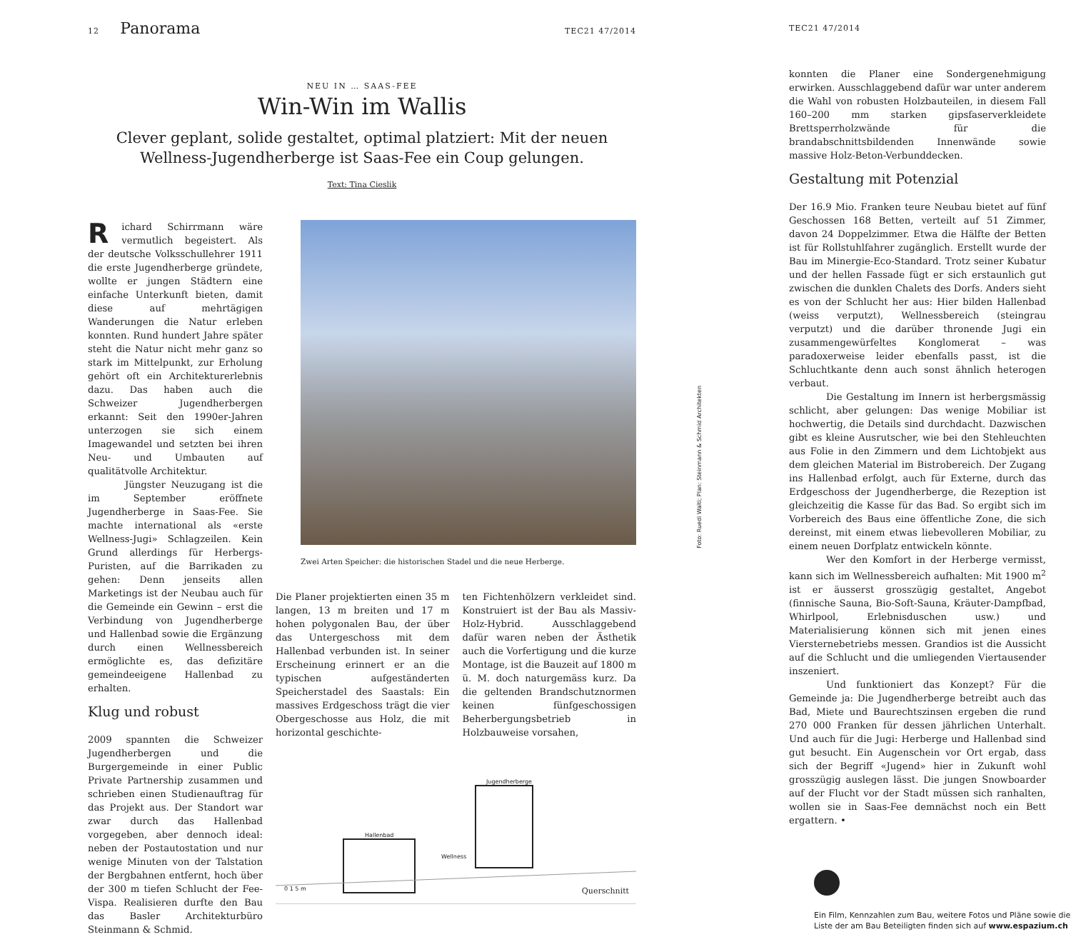12 Panorama TEC21 47/2014
NEU IN … SAAS-FEE
Win-Win im Wallis
Clever geplant, solide gestaltet, optimal platziert: Mit der neuen Wellness-Jugendherberge ist Saas-Fee ein Coup gelungen.
Text: Tina Cieslik
Richard Schirrmann wäre vermutlich begeistert. Als der deutsche Volksschullehrer 1911 die erste Jugendherberge gründete, wollte er jungen Städtern eine einfache Unterkunft bieten, damit diese auf mehrtägigen Wanderungen die Natur erleben konnten. Rund hundert Jahre später steht die Natur nicht mehr ganz so stark im Mittelpunkt, zur Erholung gehört oft ein Architekturerlebnis dazu. Das haben auch die Schweizer Jugendherbergen erkannt: Seit den 1990er-Jahren unterzogen sie sich einem Imagewandel und setzten bei ihren Neu- und Umbauten auf qualitätvolle Architektur.
Jüngster Neuzugang ist die im September eröffnete Jugendherberge in Saas-Fee. Sie machte international als «erste Wellness-Jugi» Schlagzeilen. Kein Grund allerdings für Herbergs-Puristen, auf die Barrikaden zu gehen: Denn jenseits allen Marketings ist der Neubau auch für die Gemeinde ein Gewinn – erst die Verbindung von Jugendherberge und Hallenbad sowie die Ergänzung durch einen Wellnessbereich ermöglichte es, das defizitäre gemeindeeigene Hallenbad zu erhalten.
Klug und robust
2009 spannten die Schweizer Jugendherbergen und die Burgergemeinde in einer Public Private Partnership zusammen und schrieben einen Studienauftrag für das Projekt aus. Der Standort war zwar durch das Hallenbad vorgegeben, aber dennoch ideal: neben der Postautostation und nur wenige Minuten von der Talstation der Bergbahnen entfernt, hoch über der 300 m tiefen Schlucht der Fee-Vispa. Realisieren durfte den Bau das Basler Architekturbüro Steinmann & Schmid.
Zwei Arten Speicher: die historischen Stadel und die neue Herberge.
Die Planer projektierten einen 35 m langen, 13 m breiten und 17 m hohen polygonalen Bau, der über das Untergeschoss mit dem Hallenbad verbunden ist. In seiner Erscheinung erinnert er an die typischen aufgeständerten Speicherstadel des Saastals: Ein massives Erdgeschoss trägt die vier Obergeschosse aus Holz, die mit horizontal geschichte-
ten Fichtenhölzern verkleidet sind. Konstruiert ist der Bau als Massiv-Holz-Hybrid. Ausschlaggebend dafür waren neben der Ästhetik auch die Vorfertigung und die kurze Montage, ist die Bauzeit auf 1800 m ü. M. doch naturgemäss kurz. Da die geltenden Brandschutznormen keinen fünfgeschossigen Beherbergungsbetrieb in Holzbauweise vorsahen,
Jugendherberge
Hallenbad
Wellness
0 1 5 m Querschnitt
Foto: Ruedi Walti; Plan: Steinmann & Schmid Architekten
TEC21 47/2014
konnten die Planer eine Sondergenehmigung erwirken. Ausschlaggebend dafür war unter anderem die Wahl von robusten Holzbauteilen, in diesem Fall 160–200 mm starken gipsfaserverkleidete Brettsperrholzwände für die brandabschnittsbildenden Innenwände sowie massive Holz-Beton-Verbunddecken.
Gestaltung mit Potenzial
Der 16.9 Mio. Franken teure Neubau bietet auf fünf Geschossen 168 Betten, verteilt auf 51 Zimmer, davon 24 Doppelzimmer. Etwa die Hälfte der Betten ist für Rollstuhlfahrer zugänglich. Erstellt wurde der Bau im Minergie-Eco-Standard. Trotz seiner Kubatur und der hellen Fassade fügt er sich erstaunlich gut zwischen die dunklen Chalets des Dorfs. Anders sieht es von der Schlucht her aus: Hier bilden Hallenbad (weiss verputzt), Wellnessbereich (steingrau verputzt) und die darüber thronende Jugi ein zusammengewürfeltes Konglomerat – was paradoxerweise leider ebenfalls passt, ist die Schluchtkante denn auch sonst ähnlich heterogen verbaut.
Die Gestaltung im Innern ist herbergsmässig schlicht, aber gelungen: Das wenige Mobiliar ist hochwertig, die Details sind durchdacht. Dazwischen gibt es kleine Ausrutscher, wie bei den Stehleuchten aus Folie in den Zimmern und dem Lichtobjekt aus dem gleichen Material im Bistrobereich. Der Zugang ins Hallenbad erfolgt, auch für Externe, durch das Erdgeschoss der Jugendherberge, die Rezeption ist gleichzeitig die Kasse für das Bad. So ergibt sich im Vorbereich des Baus eine öffentliche Zone, die sich dereinst, mit einem etwas liebevolleren Mobiliar, zu einem neuen Dorfplatz entwickeln könnte.
Wer den Komfort in der Herberge vermisst, kann sich im Wellnessbereich aufhalten: Mit 1900 m<sup>2</sup> ist er äusserst grosszügig gestaltet, Angebot (finnische Sauna, Bio-Soft-Sauna, Kräuter-Dampfbad, Whirlpool, Erlebnisduschen usw.) und Materialisierung können sich mit jenen eines Viersternebetriebs messen. Grandios ist die Aussicht auf die Schlucht und die umliegenden Viertausender inszeniert.
Und funktioniert das Konzept? Für die Gemeinde ja: Die Jugendherberge betreibt auch das Bad, Miete und Baurechtszinsen ergeben die rund 270 000 Franken für dessen jährlichen Unterhalt. Und auch für die Jugi: Herberge und Hallenbad sind gut besucht. Ein Augenschein vor Ort ergab, dass sich der Begriff «Jugend» hier in Zukunft wohl grosszügig auslegen lässt. Die jungen Snowboarder auf der Flucht vor der Stadt müssen sich ranhalten, wollen sie in Saas-Fee demnächst noch ein Bett ergattern. •
Ein Film, Kennzahlen zum Bau, weitere Fotos und Pläne sowie die Liste der am Bau Beteiligten finden sich auf www.espazium.ch